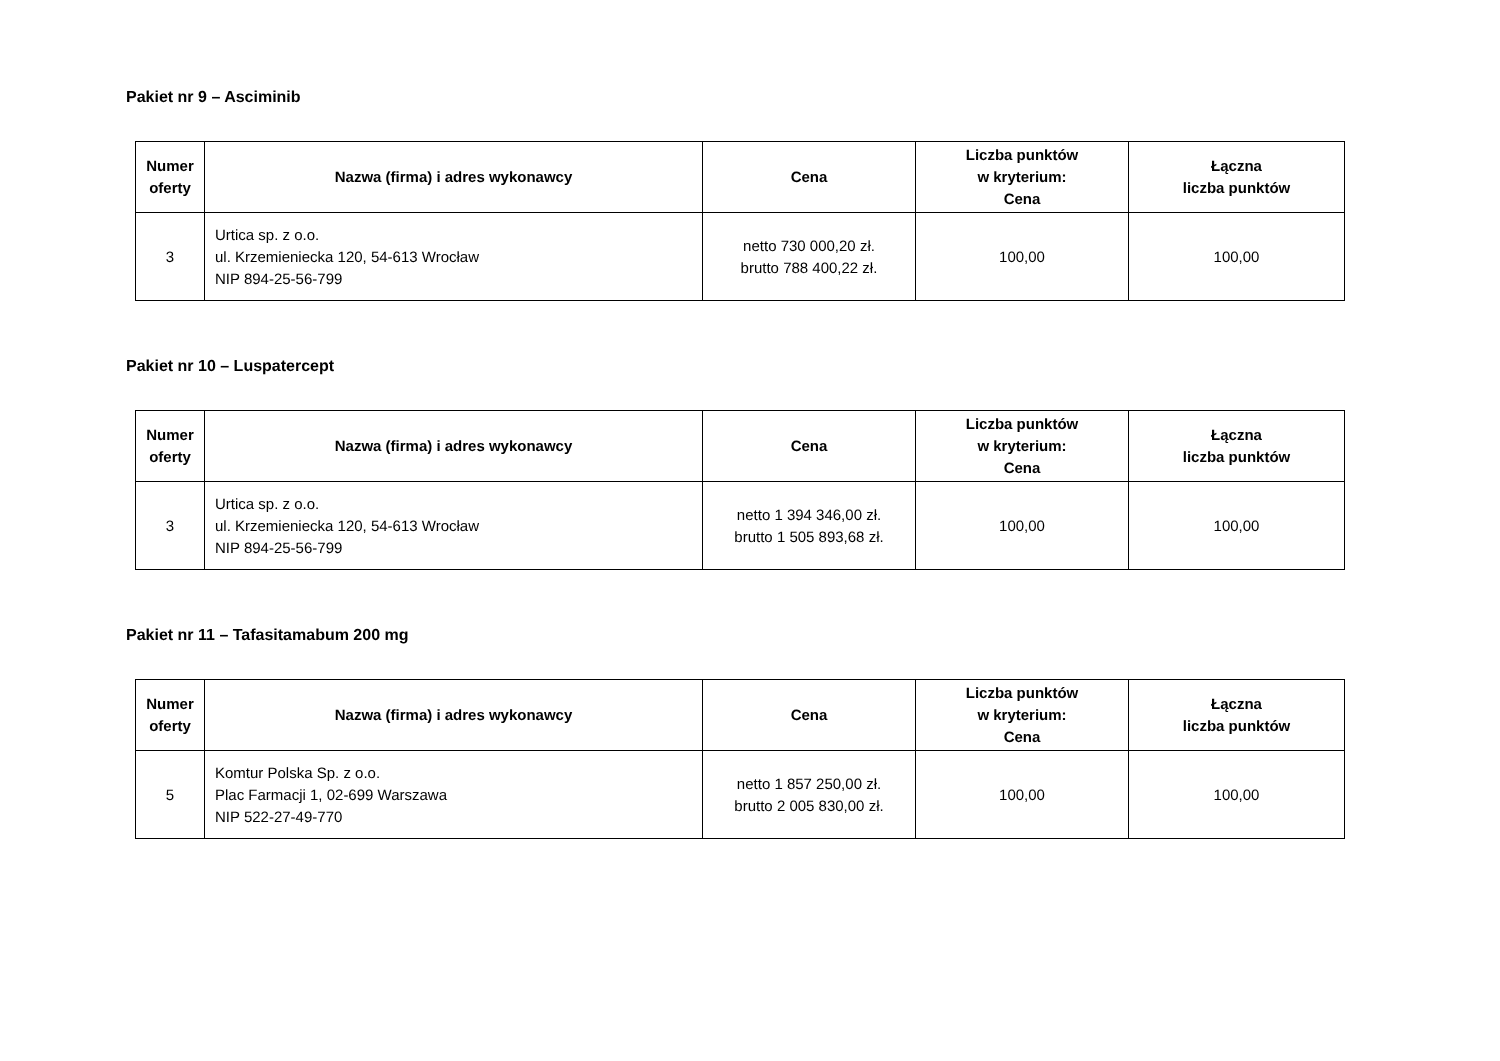Pakiet nr 9 – Asciminib
| Numer oferty | Nazwa (firma) i adres wykonawcy | Cena | Liczba punktów w kryterium: Cena | Łączna liczba punktów |
| --- | --- | --- | --- | --- |
| 3 | Urtica sp. z o.o. ul. Krzemieniecka 120, 54-613 Wrocław NIP 894-25-56-799 | netto 730 000,20 zł. brutto 788 400,22 zł. | 100,00 | 100,00 |
Pakiet nr 10 – Luspatercept
| Numer oferty | Nazwa (firma) i adres wykonawcy | Cena | Liczba punktów w kryterium: Cena | Łączna liczba punktów |
| --- | --- | --- | --- | --- |
| 3 | Urtica sp. z o.o. ul. Krzemieniecka 120, 54-613 Wrocław NIP 894-25-56-799 | netto 1 394 346,00 zł. brutto 1 505 893,68 zł. | 100,00 | 100,00 |
Pakiet nr 11 – Tafasitamabum 200 mg
| Numer oferty | Nazwa (firma) i adres wykonawcy | Cena | Liczba punktów w kryterium: Cena | Łączna liczba punktów |
| --- | --- | --- | --- | --- |
| 5 | Komtur Polska Sp. z o.o. Plac Farmacji 1, 02-699 Warszawa NIP 522-27-49-770 | netto 1 857 250,00 zł. brutto 2 005 830,00 zł. | 100,00 | 100,00 |